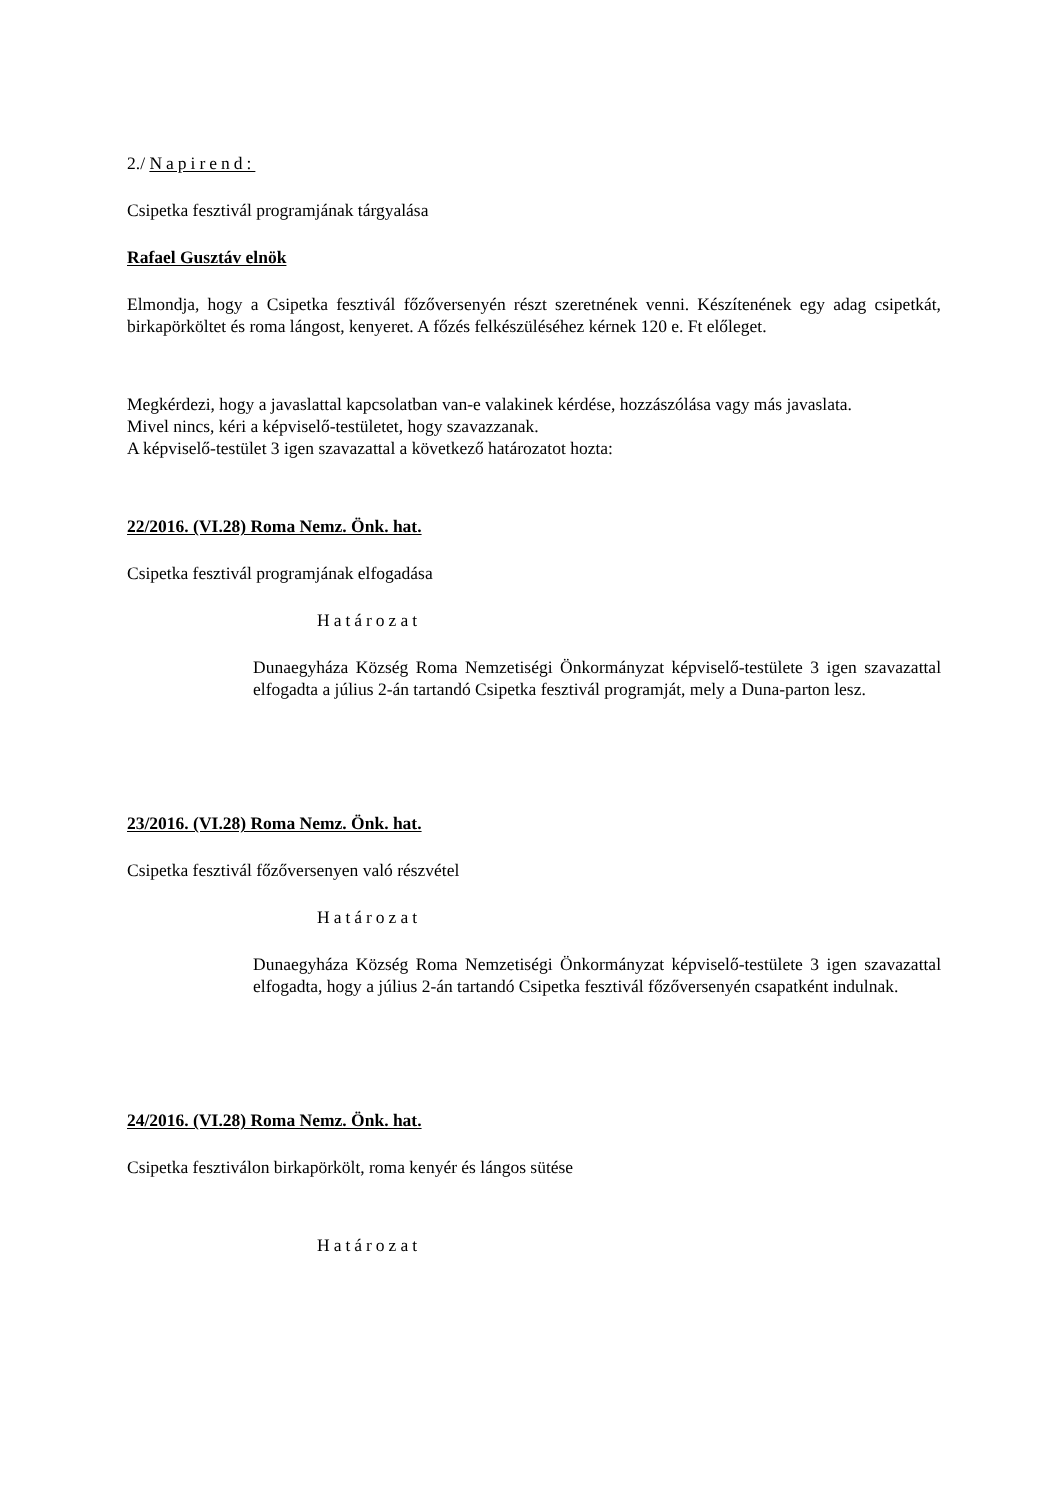2./ Napirend:
Csipetka fesztivál programjának tárgyalása
Rafael Gusztáv elnök
Elmondja, hogy a Csipetka fesztivál főzőversenyén részt szeretnének venni. Készítenének egy adag csipetkát, birkapörköltet és roma lángost, kenyeret. A főzés felkészüléséhez kérnek 120 e. Ft előleget.
Megkérdezi, hogy a javaslattal kapcsolatban van-e valakinek kérdése, hozzászólása vagy más javaslata.
Mivel nincs, kéri a képviselő-testületet, hogy szavazzanak.
A képviselő-testület 3 igen szavazattal a következő határozatot hozta:
22/2016. (VI.28) Roma Nemz. Önk. hat.
Csipetka fesztivál programjának elfogadása
Határozat
Dunaegyháza Község Roma Nemzetiségi Önkormányzat képviselő-testülete 3 igen szavazattal elfogadta a július 2-án tartandó Csipetka fesztivál programját, mely a Duna-parton lesz.
23/2016. (VI.28) Roma Nemz. Önk. hat.
Csipetka fesztivál főzőversenyen való részvétel
Határozat
Dunaegyháza Község Roma Nemzetiségi Önkormányzat képviselő-testülete 3 igen szavazattal elfogadta, hogy a július 2-án tartandó Csipetka fesztivál főzőversenyén csapatként indulnak.
24/2016. (VI.28) Roma Nemz. Önk. hat.
Csipetka fesztiválon birkapörkölt, roma kenyér és lángos sütése
Határozat